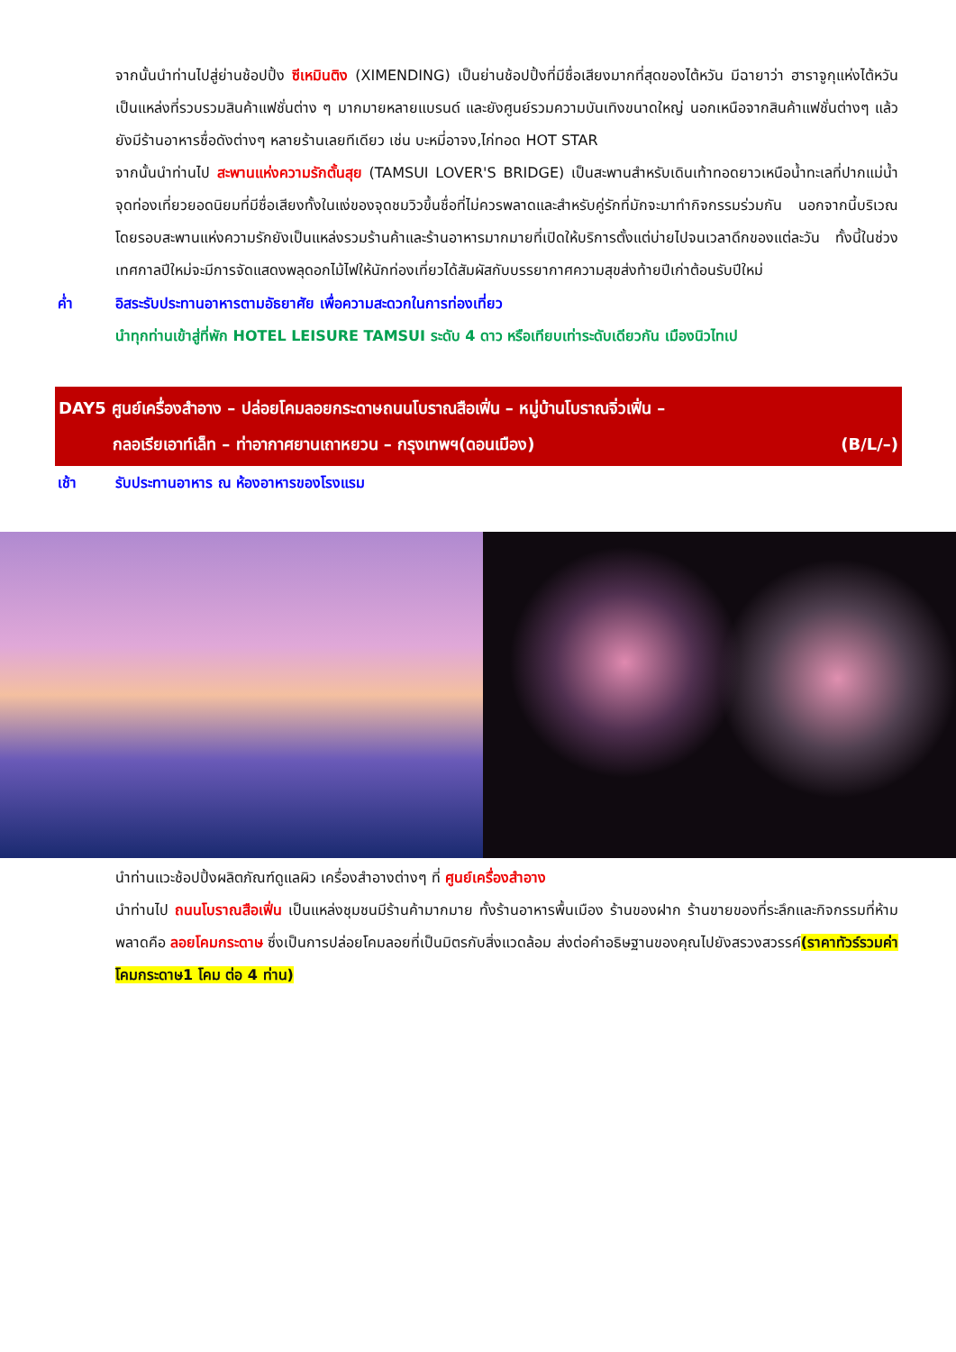จากนั้นนำท่านไปสู่ย่านช้อปปิ้ง ซีเหมินติง (XIMENDING) เป็นย่านช้อปปิ้งที่มีชื่อเสียงมากที่สุดของไต้หวัน มีฉายาว่า ฮาราจูกุแห่งไต้หวัน เป็นแหล่งที่รวบรวมสินค้าแฟชั่นต่าง ๆ มากมายหลายแบรนด์ และยังศูนย์รวมความบันเทิงขนาดใหญ่ นอกเหนือจากสินค้าแฟชั่นต่างๆ แล้วยังมีร้านอาหารชื่อดังต่างๆ หลายร้านเลยทีเดียว เช่น บะหมี่อาจง,ไก่ทอด HOT STAR
จากนั้นนำท่านไป สะพานแห่งความรักตั้นสุย (TAMSUI LOVER'S BRIDGE) เป็นสะพานสำหรับเดินเท้าทอดยาวเหนือน้ำทะเลที่ปากแม่น้ำจุดท่องเที่ยวยอดนิยมที่มีชื่อเสียงทั้งในแง่ของจุดชมวิวขึ้นชื่อที่ไม่ควรพลาดและสำหรับคู่รักที่มักจะมาทำกิจกรรมร่วมกัน นอกจากนี้บริเวณโดยรอบสะพานแห่งความรักยังเป็นแหล่งรวมร้านค้าและร้านอาหารมากมายที่เปิดให้บริการตั้งแต่บ่ายไปจนเวลาดึกของแต่ละวัน ทั้งนี้ในช่วงเทศกาลปีใหม่จะมีการจัดแสดงพลุดอกไม้ไฟให้นักท่องเที่ยวได้สัมผัสกับบรรยากาศความสุขส่งท้ายปีเก่าต้อนรับปีใหม่
ค่ำ อิสระรับประทานอาหารตามอัธยาศัย เพื่อความสะดวกในการท่องเที่ยว
นำทุกท่านเข้าสู่ที่พัก HOTEL LEISURE TAMSUI ระดับ 4 ดาว หรือเทียบเท่าระดับเดียวกัน เมืองนิวไทเป
DAY5 ศูนย์เครื่องสำอาง – ปล่อยโคมลอยกระดาษถนนโบราณสือเฟิ่น – หมู่บ้านโบราณจิ่วเฟิ่น –
กลอเรียเอาท์เล็ท – ท่าอากาศยานเถาหยวน – กรุงเทพฯ(ดอนเมือง) (B/L/–)
เช้า รับประทานอาหาร ณ ห้องอาหารของโรงแรม
นำท่านแวะช้อปปิ้งผลิตภัณฑ์ดูแลผิว เครื่องสำอางต่างๆ ที่ ศูนย์เครื่องสำอาง
นำท่านไป ถนนโบราณสือเฟิ่น เป็นแหล่งชุมชนมีร้านค้ามากมาย ทั้งร้านอาหารพื้นเมือง ร้านของฝาก ร้านขายของที่ระลึกและกิจกรรมที่ห้ามพลาดคือ ลอยโคมกระดาษ ซึ่งเป็นการปล่อยโคมลอยที่เป็นมิตรกับสิ่งแวดล้อม ส่งต่อคำอธิษฐานของคุณไปยังสรวงสวรรค์(ราคาทัวร์รวมค่าโคมกระดาษ1 โคม ต่อ 4 ท่าน)